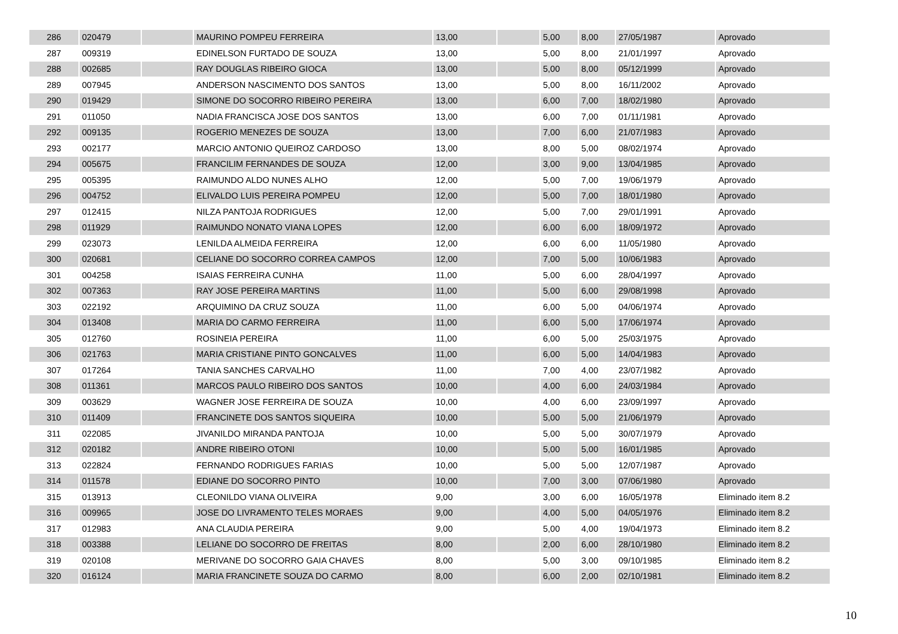| 286 | 020479 | | MAURINO POMPEU FERREIRA | 13,00 | | 5,00 | 8,00 | 27/05/1987 | Aprovado |
| 287 | 009319 | | EDINELSON FURTADO DE SOUZA | 13,00 | | 5,00 | 8,00 | 21/01/1997 | Aprovado |
| 288 | 002685 | | RAY DOUGLAS RIBEIRO GIOCA | 13,00 | | 5,00 | 8,00 | 05/12/1999 | Aprovado |
| 289 | 007945 | | ANDERSON NASCIMENTO DOS SANTOS | 13,00 | | 5,00 | 8,00 | 16/11/2002 | Aprovado |
| 290 | 019429 | | SIMONE DO SOCORRO RIBEIRO PEREIRA | 13,00 | | 6,00 | 7,00 | 18/02/1980 | Aprovado |
| 291 | 011050 | | NADIA FRANCISCA JOSE DOS SANTOS | 13,00 | | 6,00 | 7,00 | 01/11/1981 | Aprovado |
| 292 | 009135 | | ROGERIO MENEZES DE SOUZA | 13,00 | | 7,00 | 6,00 | 21/07/1983 | Aprovado |
| 293 | 002177 | | MARCIO ANTONIO QUEIROZ CARDOSO | 13,00 | | 8,00 | 5,00 | 08/02/1974 | Aprovado |
| 294 | 005675 | | FRANCILIM FERNANDES DE SOUZA | 12,00 | | 3,00 | 9,00 | 13/04/1985 | Aprovado |
| 295 | 005395 | | RAIMUNDO ALDO NUNES ALHO | 12,00 | | 5,00 | 7,00 | 19/06/1979 | Aprovado |
| 296 | 004752 | | ELIVALDO LUIS PEREIRA POMPEU | 12,00 | | 5,00 | 7,00 | 18/01/1980 | Aprovado |
| 297 | 012415 | | NILZA PANTOJA RODRIGUES | 12,00 | | 5,00 | 7,00 | 29/01/1991 | Aprovado |
| 298 | 011929 | | RAIMUNDO NONATO VIANA LOPES | 12,00 | | 6,00 | 6,00 | 18/09/1972 | Aprovado |
| 299 | 023073 | | LENILDA ALMEIDA FERREIRA | 12,00 | | 6,00 | 6,00 | 11/05/1980 | Aprovado |
| 300 | 020681 | | CELIANE DO SOCORRO CORREA CAMPOS | 12,00 | | 7,00 | 5,00 | 10/06/1983 | Aprovado |
| 301 | 004258 | | ISAIAS FERREIRA CUNHA | 11,00 | | 5,00 | 6,00 | 28/04/1997 | Aprovado |
| 302 | 007363 | | RAY JOSE PEREIRA MARTINS | 11,00 | | 5,00 | 6,00 | 29/08/1998 | Aprovado |
| 303 | 022192 | | ARQUIMINO DA CRUZ SOUZA | 11,00 | | 6,00 | 5,00 | 04/06/1974 | Aprovado |
| 304 | 013408 | | MARIA DO CARMO FERREIRA | 11,00 | | 6,00 | 5,00 | 17/06/1974 | Aprovado |
| 305 | 012760 | | ROSINEIA PEREIRA | 11,00 | | 6,00 | 5,00 | 25/03/1975 | Aprovado |
| 306 | 021763 | | MARIA CRISTIANE PINTO GONCALVES | 11,00 | | 6,00 | 5,00 | 14/04/1983 | Aprovado |
| 307 | 017264 | | TANIA SANCHES CARVALHO | 11,00 | | 7,00 | 4,00 | 23/07/1982 | Aprovado |
| 308 | 011361 | | MARCOS PAULO RIBEIRO DOS SANTOS | 10,00 | | 4,00 | 6,00 | 24/03/1984 | Aprovado |
| 309 | 003629 | | WAGNER JOSE FERREIRA DE SOUZA | 10,00 | | 4,00 | 6,00 | 23/09/1997 | Aprovado |
| 310 | 011409 | | FRANCINETE DOS SANTOS SIQUEIRA | 10,00 | | 5,00 | 5,00 | 21/06/1979 | Aprovado |
| 311 | 022085 | | JIVANILDO MIRANDA PANTOJA | 10,00 | | 5,00 | 5,00 | 30/07/1979 | Aprovado |
| 312 | 020182 | | ANDRE RIBEIRO OTONI | 10,00 | | 5,00 | 5,00 | 16/01/1985 | Aprovado |
| 313 | 022824 | | FERNANDO RODRIGUES FARIAS | 10,00 | | 5,00 | 5,00 | 12/07/1987 | Aprovado |
| 314 | 011578 | | EDIANE DO SOCORRO PINTO | 10,00 | | 7,00 | 3,00 | 07/06/1980 | Aprovado |
| 315 | 013913 | | CLEONILDO VIANA OLIVEIRA | 9,00 | | 3,00 | 6,00 | 16/05/1978 | Eliminado item 8.2 |
| 316 | 009965 | | JOSE DO LIVRAMENTO TELES MORAES | 9,00 | | 4,00 | 5,00 | 04/05/1976 | Eliminado item 8.2 |
| 317 | 012983 | | ANA CLAUDIA PEREIRA | 9,00 | | 5,00 | 4,00 | 19/04/1973 | Eliminado item 8.2 |
| 318 | 003388 | | LELIANE DO SOCORRO DE FREITAS | 8,00 | | 2,00 | 6,00 | 28/10/1980 | Eliminado item 8.2 |
| 319 | 020108 | | MERIVANE DO SOCORRO GAIA CHAVES | 8,00 | | 5,00 | 3,00 | 09/10/1985 | Eliminado item 8.2 |
| 320 | 016124 | | MARIA FRANCINETE SOUZA DO CARMO | 8,00 | | 6,00 | 2,00 | 02/10/1981 | Eliminado item 8.2 |
10